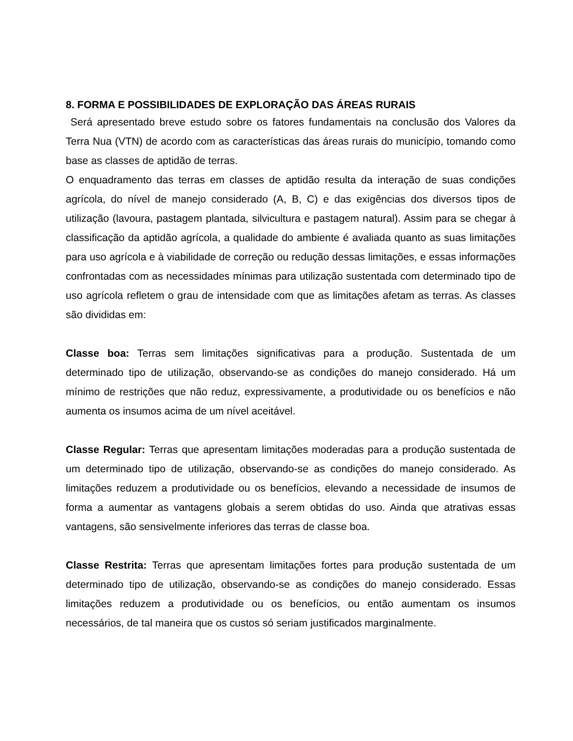8. FORMA E POSSIBILIDADES DE EXPLORAÇÃO DAS ÁREAS RURAIS
Será apresentado breve estudo sobre os fatores fundamentais na conclusão dos Valores da Terra Nua (VTN) de acordo com as características das áreas rurais do município, tomando como base as classes de aptidão de terras.
O enquadramento das terras em classes de aptidão resulta da interação de suas condições agrícola, do nível de manejo considerado (A, B, C) e das exigências dos diversos tipos de utilização (lavoura, pastagem plantada, silvicultura e pastagem natural). Assim para se chegar à classificação da aptidão agrícola, a qualidade do ambiente é avaliada quanto as suas limitações para uso agrícola e à viabilidade de correção ou redução dessas limitações, e essas informações confrontadas com as necessidades mínimas para utilização sustentada com determinado tipo de uso agrícola refletem o grau de intensidade com que as limitações afetam as terras. As classes são divididas em:
Classe boa: Terras sem limitações significativas para a produção. Sustentada de um determinado tipo de utilização, observando-se as condições do manejo considerado. Há um mínimo de restrições que não reduz, expressivamente, a produtividade ou os benefícios e não aumenta os insumos acima de um nível aceitável.
Classe Regular: Terras que apresentam limitações moderadas para a produção sustentada de um determinado tipo de utilização, observando-se as condições do manejo considerado. As limitações reduzem a produtividade ou os benefícios, elevando a necessidade de insumos de forma a aumentar as vantagens globais a serem obtidas do uso. Ainda que atrativas essas vantagens, são sensivelmente inferiores das terras de classe boa.
Classe Restrita: Terras que apresentam limitações fortes para produção sustentada de um determinado tipo de utilização, observando-se as condições do manejo considerado. Essas limitações reduzem a produtividade ou os benefícios, ou então aumentam os insumos necessários, de tal maneira que os custos só seriam justificados marginalmente.